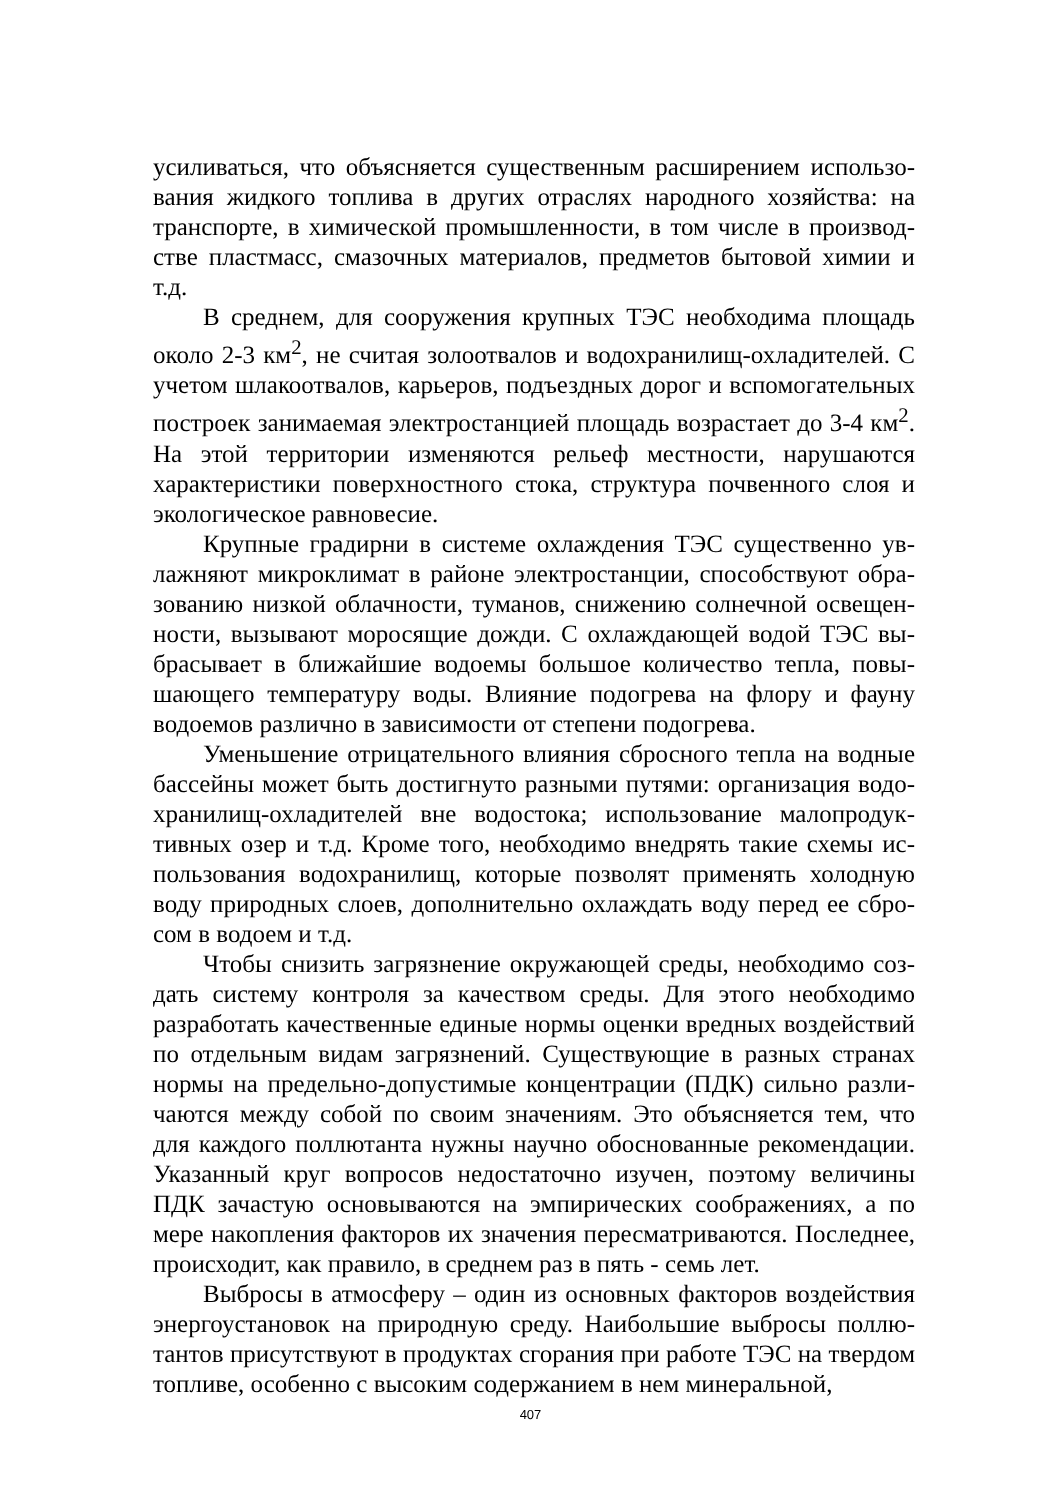усиливаться, что объясняется существенным расширением использо­вания жидкого топлива в других отраслях народного хозяйства: на транспорте, в химической промышленности, в том числе в производ­стве пластмасс, смазочных материалов, предметов бытовой химии и т.д.
В среднем, для сооружения крупных ТЭС необходима площадь около 2-3 км<sup>2</sup>, не считая золоотвалов и водохранилищ-охладителей. С учетом шлакоотвалов, карьеров, подъездных дорог и вспомогатель­ных построек занимаемая электростанцией площадь возрастает до 3-4 км<sup>2</sup>. На этой территории изменяются рельеф местности, нарушаются характеристики поверхностного стока, структура почвенного слоя и экологическое равновесие.
Крупные градирни в системе охлаждения ТЭС существенно ув­лажняют микроклимат в районе электростанции, способствуют обра­зованию низкой облачности, туманов, снижению солнечной освещен­ности, вызывают моросящие дожди. С охлаждающей водой ТЭС вы­брасывает в ближайшие водоемы большое количество тепла, повы­шающего температуру воды. Влияние подогрева на флору и фауну водоемов различно в зависимости от степени подогрева.
Уменьшение отрицательного влияния сбросного тепла на водные бассейны может быть достигнуто разными путями: организация водо­хранилищ-охладителей вне водостока; использование малопродук­тивных озер и т.д. Кроме того, необходимо внедрять такие схемы ис­пользования водохранилищ, которые позволят применять холодную воду природных слоев, дополнительно охлаждать воду перед ее сбро­сом в водоем и т.д.
Чтобы снизить загрязнение окружающей среды, необходимо соз­дать систему контроля за качеством среды. Для этого необходимо разработать качественные единые нормы оценки вредных воздействий по отдельным видам загрязнений. Существующие в разных странах нормы на предельно-допустимые концентрации (ПДК) сильно разли­чаются между собой по своим значениям. Это объясняется тем, что для каждого поллютанта нужны научно обоснованные рекомендации. Указанный круг вопросов недостаточно изучен, поэтому величины ПДК зачастую основываются на эмпирических соображениях, а по мере накопления факторов их значения пересматриваются. Последнее, происходит, как правило, в среднем раз в пять - семь лет.
Выбросы в атмосферу – один из основных факторов воздействия энергоустановок на природную среду. Наибольшие выбросы поллю­тантов присутствуют в продуктах сгорания при работе ТЭС на твер­дом топливе, особенно с высоким содержанием в нем минеральной,
407